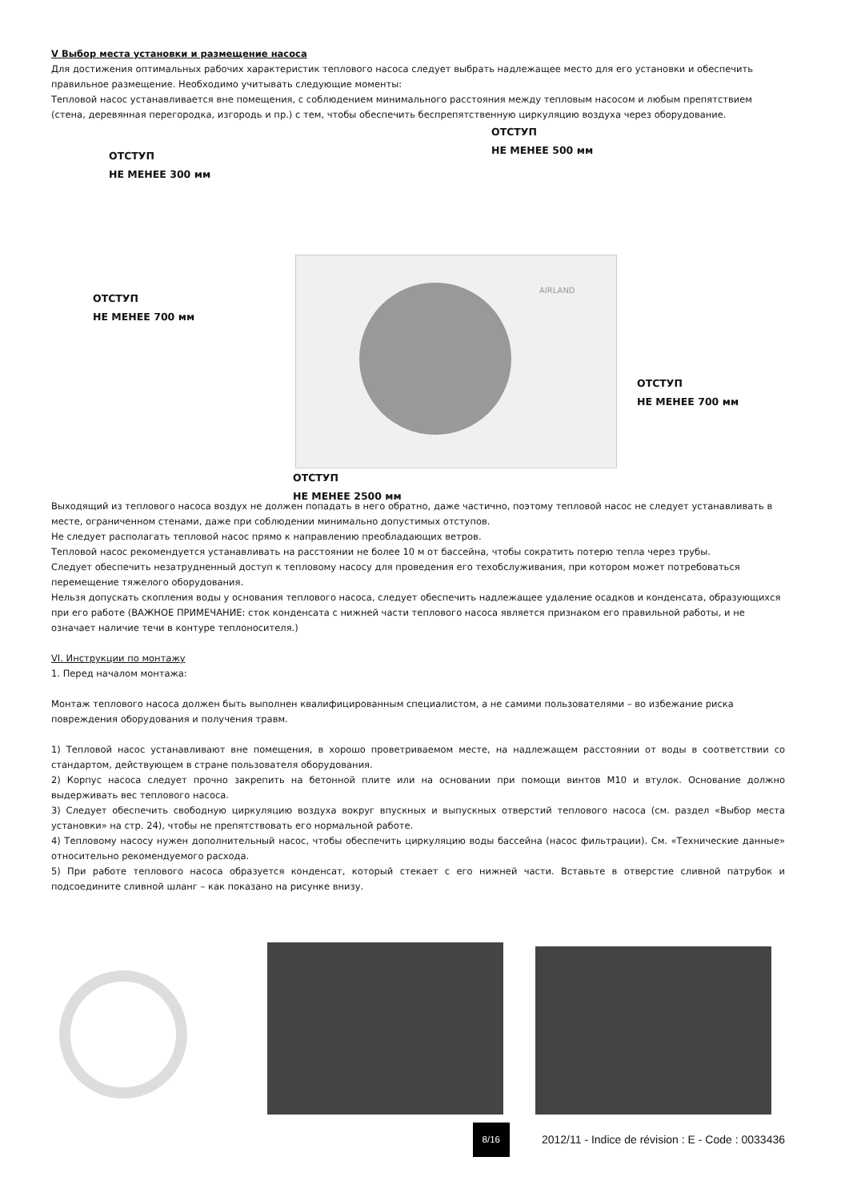V Выбор места установки и размещение насоса
Для достижения оптимальных рабочих характеристик теплового насоса следует выбрать надлежащее место для его установки и обеспечить правильное размещение. Необходимо учитывать следующие моменты:
Тепловой насос устанавливается вне помещения, с соблюдением минимального расстояния между тепловым насосом и любым препятствием (стена, деревянная перегородка, изгородь и пр.) с тем, чтобы обеспечить беспрепятственную циркуляцию воздуха через оборудование.
ОТСТУП
НЕ МЕНЕЕ 500 мм
ОТСТУП
НЕ МЕНЕЕ 300 мм
AIRLAND
ОТСТУП
НЕ МЕНЕЕ 700 мм
ОТСТУП
НЕ МЕНЕЕ 700 мм
ОТСТУП
НЕ МЕНЕЕ 2500 мм
Выходящий из теплового насоса воздух не должен попадать в него обратно, даже частично, поэтому тепловой насос не следует устанавливать в месте, ограниченном стенами, даже при соблюдении минимально допустимых отступов.
Не следует располагать тепловой насос прямо к направлению преобладающих ветров.
Тепловой насос рекомендуется устанавливать на расстоянии не более 10 м от бассейна, чтобы сократить потерю тепла через трубы.
Следует обеспечить незатрудненный доступ к тепловому насосу для проведения его техобслуживания, при котором может потребоваться перемещение тяжелого оборудования.
Нельзя допускать скопления воды у основания теплового насоса, следует обеспечить надлежащее удаление осадков и конденсата, образующихся при его работе (ВАЖНОЕ ПРИМЕЧАНИЕ: сток конденсата с нижней части теплового насоса является признаком его правильной работы, и не означает наличие течи в контуре теплоносителя.)
VI. Инструкции по монтажу
1. Перед началом монтажа:
Монтаж теплового насоса должен быть выполнен квалифицированным специалистом, а не самими пользователями – во избежание риска повреждения оборудования и получения травм.
1) Тепловой насос устанавливают вне помещения, в хорошо проветриваемом месте, на надлежащем расстоянии от воды в соответствии со стандартом, действующем в стране пользователя оборудования.
2) Корпус насоса следует прочно закрепить на бетонной плите или на основании при помощи винтов М10 и втулок. Основание должно выдерживать вес теплового насоса.
3) Следует обеспечить свободную циркуляцию воздуха вокруг впускных и выпускных отверстий теплового насоса (см. раздел «Выбор места установки» на стр. 24), чтобы не препятствовать его нормальной работе.
4) Тепловому насосу нужен дополнительный насос, чтобы обеспечить циркуляцию воды бассейна (насос фильтрации). См. «Технические данные» относительно рекомендуемого расхода.
5) При работе теплового насоса образуется конденсат, который стекает с его нижней части. Вставьте в отверстие сливной патрубок и подсоедините сливной шланг – как показано на рисунке внизу.
8/16 2012/11 - Indice de révision : E - Code : 0033436